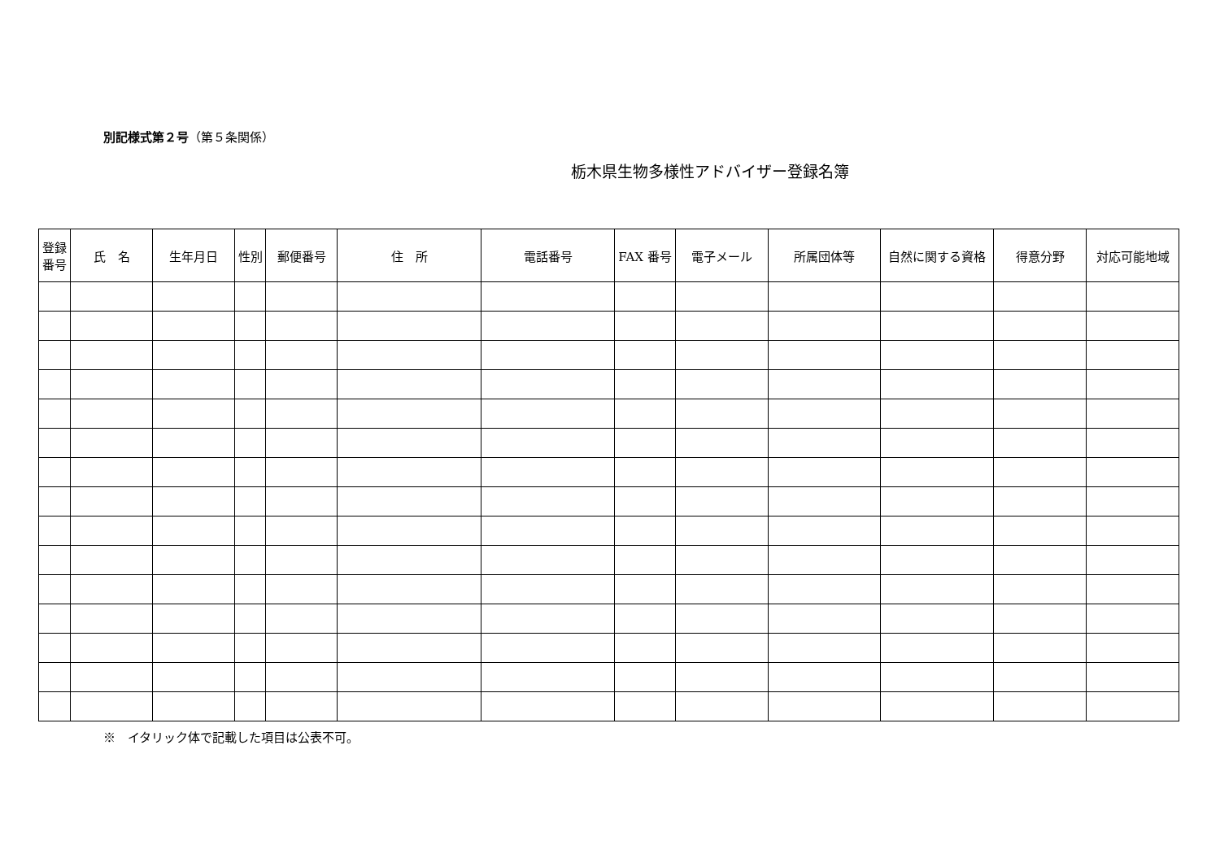別記様式第２号（第５条関係）
栃木県生物多様性アドバイザー登録名簿
| 登録 番号 | 氏 名 | 生年月日 | 性別 | 郵便番号 | 住 所 | 電話番号 | FAX 番号 | 電子メール | 所属団体等 | 自然に関する資格 | 得意分野 | 対応可能地域 |
| --- | --- | --- | --- | --- | --- | --- | --- | --- | --- | --- | --- | --- |
※　イタリック体で記載した項目は公表不可。